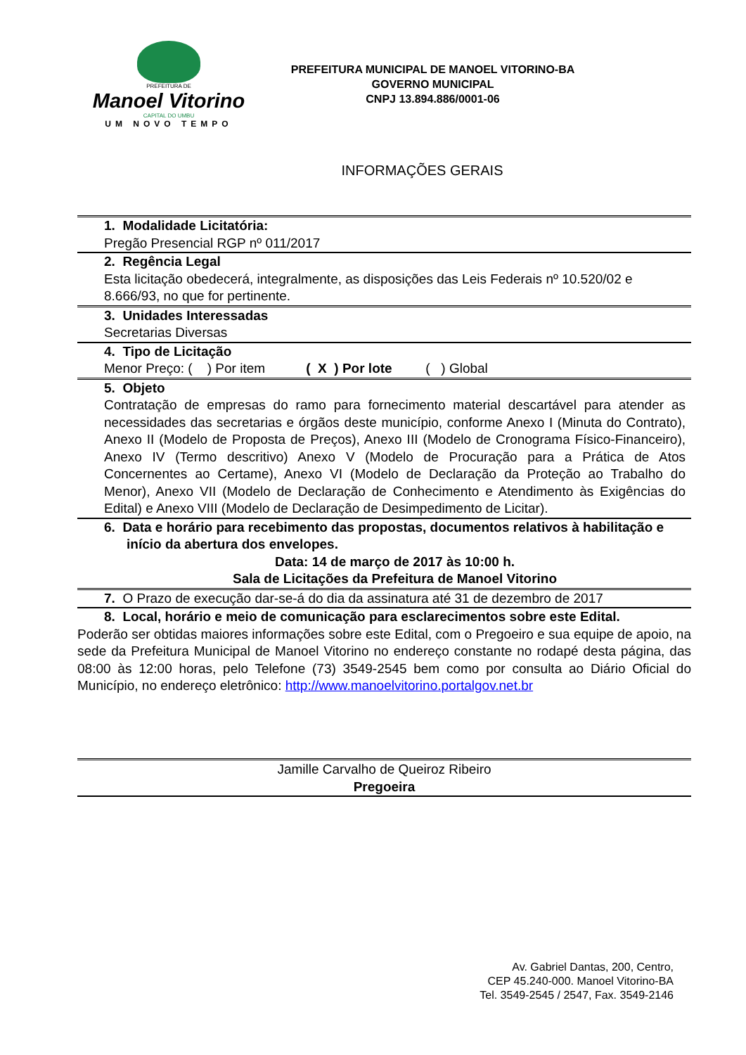PREFEITURA DE
Manoel Vitorino
CAPITAL DO UMBU
UM NOVO TEMPO
PREFEITURA MUNICIPAL DE MANOEL VITORINO-BA
GOVERNO MUNICIPAL
CNPJ 13.894.886/0001-06
INFORMAÇÕES GERAIS
1. Modalidade Licitatória:
Pregão Presencial RGP nº 011/2017
2. Regência Legal
Esta licitação obedecerá, integralmente, as disposições das Leis Federais nº 10.520/02 e 8.666/93, no que for pertinente.
3. Unidades Interessadas
Secretarias Diversas
4. Tipo de Licitação
Menor Preço: ( ) Por item ( X ) Por lote ( ) Global
5. Objeto
Contratação de empresas do ramo para fornecimento material descartável para atender as necessidades das secretarias e órgãos deste município, conforme Anexo I (Minuta do Contrato), Anexo II (Modelo de Proposta de Preços), Anexo III (Modelo de Cronograma Físico-Financeiro), Anexo IV (Termo descritivo) Anexo V (Modelo de Procuração para a Prática de Atos Concernentes ao Certame), Anexo VI (Modelo de Declaração da Proteção ao Trabalho do Menor), Anexo VII (Modelo de Declaração de Conhecimento e Atendimento às Exigências do Edital) e Anexo VIII (Modelo de Declaração de Desimpedimento de Licitar).
6. Data e horário para recebimento das propostas, documentos relativos à habilitação e início da abertura dos envelopes.
Data: 14 de março de 2017 às 10:00 h.
Sala de Licitações da Prefeitura de Manoel Vitorino
7. O Prazo de execução dar-se-á do dia da assinatura até 31 de dezembro de 2017
8. Local, horário e meio de comunicação para esclarecimentos sobre este Edital.
Poderão ser obtidas maiores informações sobre este Edital, com o Pregoeiro e sua equipe de apoio, na sede da Prefeitura Municipal de Manoel Vitorino no endereço constante no rodapé desta página, das 08:00 às 12:00 horas, pelo Telefone (73) 3549-2545 bem como por consulta ao Diário Oficial do Município, no endereço eletrônico: http://www.manoelvitorino.portalgov.net.br
Jamille Carvalho de Queiroz Ribeiro
Pregoeira
Av. Gabriel Dantas, 200, Centro,
CEP 45.240-000. Manoel Vitorino-BA
Tel. 3549-2545 / 2547, Fax. 3549-2146